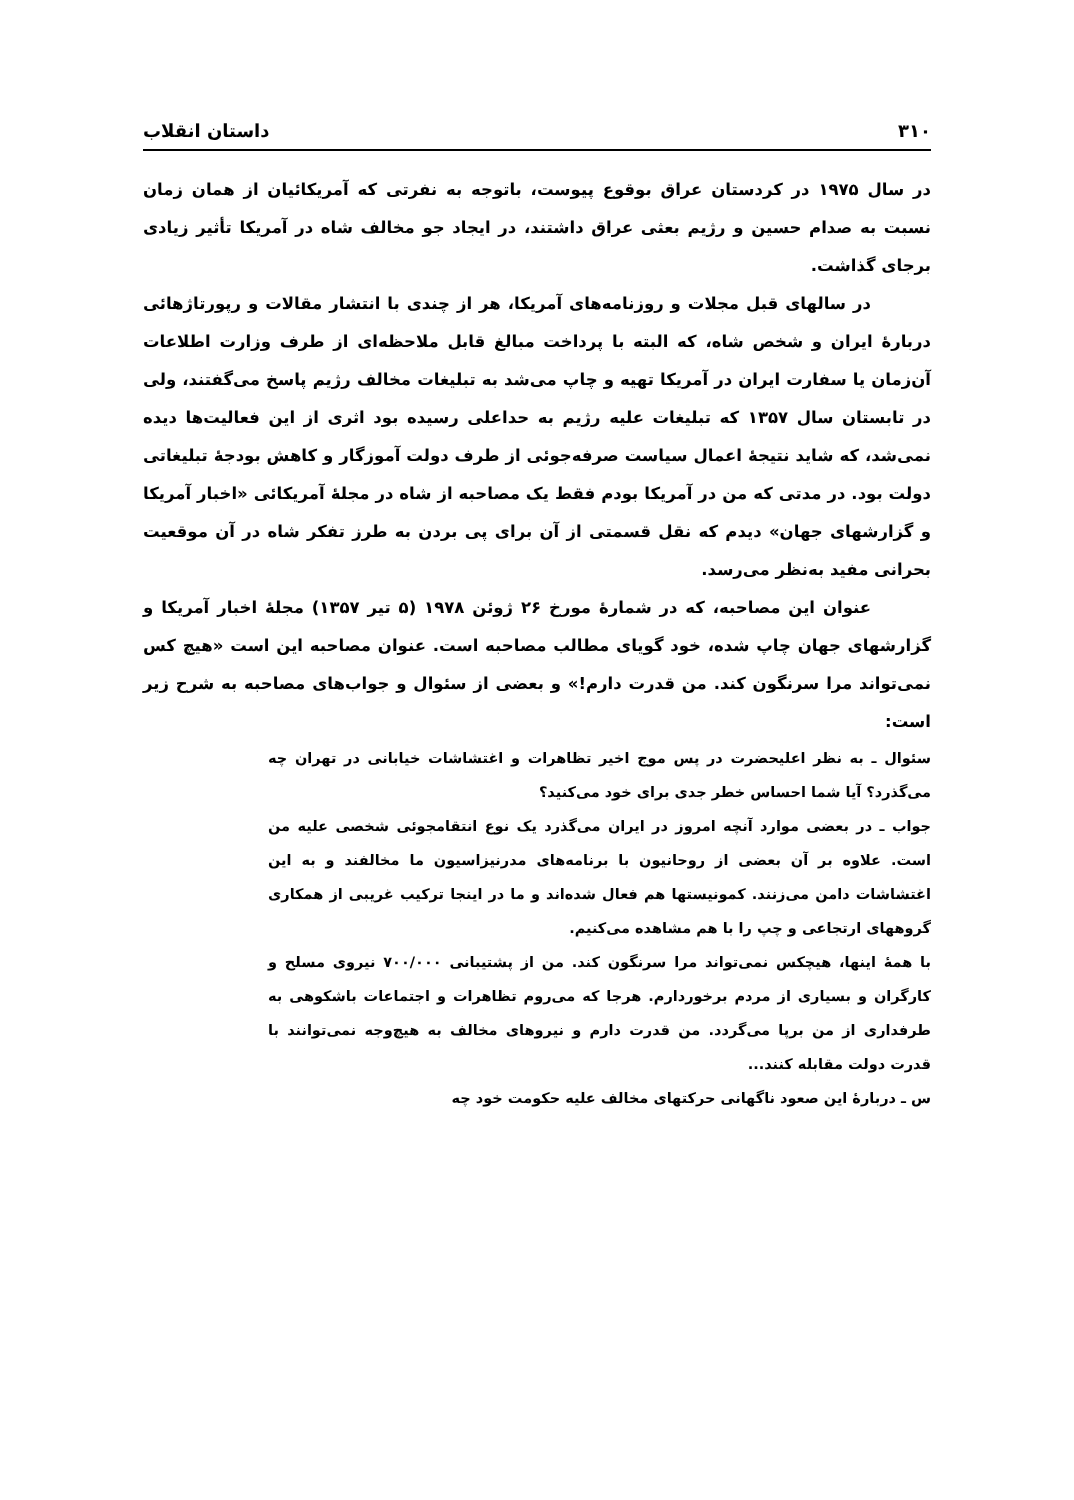۳۱۰ داستان انقلاب
در سال ۱۹۷۵ در کردستان عراق بوقوع پیوست، باتوجه به نفرتی که آمریکائیان از همان زمان نسبت به صدام حسین و رژیم بعثی عراق داشتند، در ایجاد جو مخالف شاه در آمریکا تأثیر زیادی برجای گذاشت.
در سالهای قبل مجلات و روزنامه‌های آمریکا، هر از چندی با انتشار مقالات و رپورتاژهائی دربارهٔ ایران و شخص شاه، که البته با پرداخت مبالغ قابل ملاحظه‌ای از طرف وزارت اطلاعات آن‌زمان یا سفارت ایران در آمریکا تهیه و چاپ می‌شد به تبلیغات مخالف رژیم پاسخ می‌گفتند، ولی در تابستان سال ۱۳۵۷ که تبلیغات علیه رژیم به حداعلی رسیده بود اثری از این فعالیت‌ها دیده نمی‌شد، که شاید نتیجهٔ اعمال سیاست صرفه‌جوئی از طرف دولت آموزگار و کاهش بودجهٔ تبلیغاتی دولت بود. در مدتی که من در آمریکا بودم فقط یک مصاحبه از شاه در مجلهٔ آمریکائی «اخبار آمریکا و گزارشهای جهان» دیدم که نقل قسمتی از آن برای پی بردن به طرز تفکر شاه در آن موقعیت بحرانی مفید به‌نظر می‌رسد.
عنوان این مصاحبه، که در شمارهٔ مورخ ۲۶ ژوئن ۱۹۷۸ (۵ تیر ۱۳۵۷) مجلهٔ اخبار آمریکا و گزارشهای جهان چاپ شده، خود گویای مطالب مصاحبه است. عنوان مصاحبه این است «هیچ کس نمی‌تواند مرا سرنگون کند. من قدرت دارم!» و بعضی از سئوال و جواب‌های مصاحبه به شرح زیر است:
سئوال ـ به نظر اعلیحضرت در پس موج اخیر تظاهرات و اغتشاشات خیابانی در تهران چه می‌گذرد؟ آیا شما احساس خطر جدی برای خود می‌کنید؟
جواب ـ در بعضی موارد آنچه امروز در ایران می‌گذرد یک نوع انتقامجوئی شخصی علیه من است. علاوه بر آن بعضی از روحانیون با برنامه‌های مدرنیزاسیون ما مخالفند و به این اغتشاشات دامن می‌زنند. کمونیستها هم فعال شده‌اند و ما در اینجا ترکیب غریبی از همکاری گروههای ارتجاعی و چپ را با هم مشاهده می‌کنیم.
با همهٔ اینها، هیچکس نمی‌تواند مرا سرنگون کند. من از پشتیبانی ۷۰۰/۰۰۰ نیروی مسلح و کارگران و بسیاری از مردم برخوردارم. هرجا که می‌روم تظاهرات و اجتماعات باشکوهی به طرفداری از من برپا می‌گردد. من قدرت دارم و نیروهای مخالف به هیچ‌وجه نمی‌توانند با قدرت دولت مقابله کنند...
س ـ دربارهٔ این صعود ناگهانی حرکتهای مخالف علیه حکومت خود چه